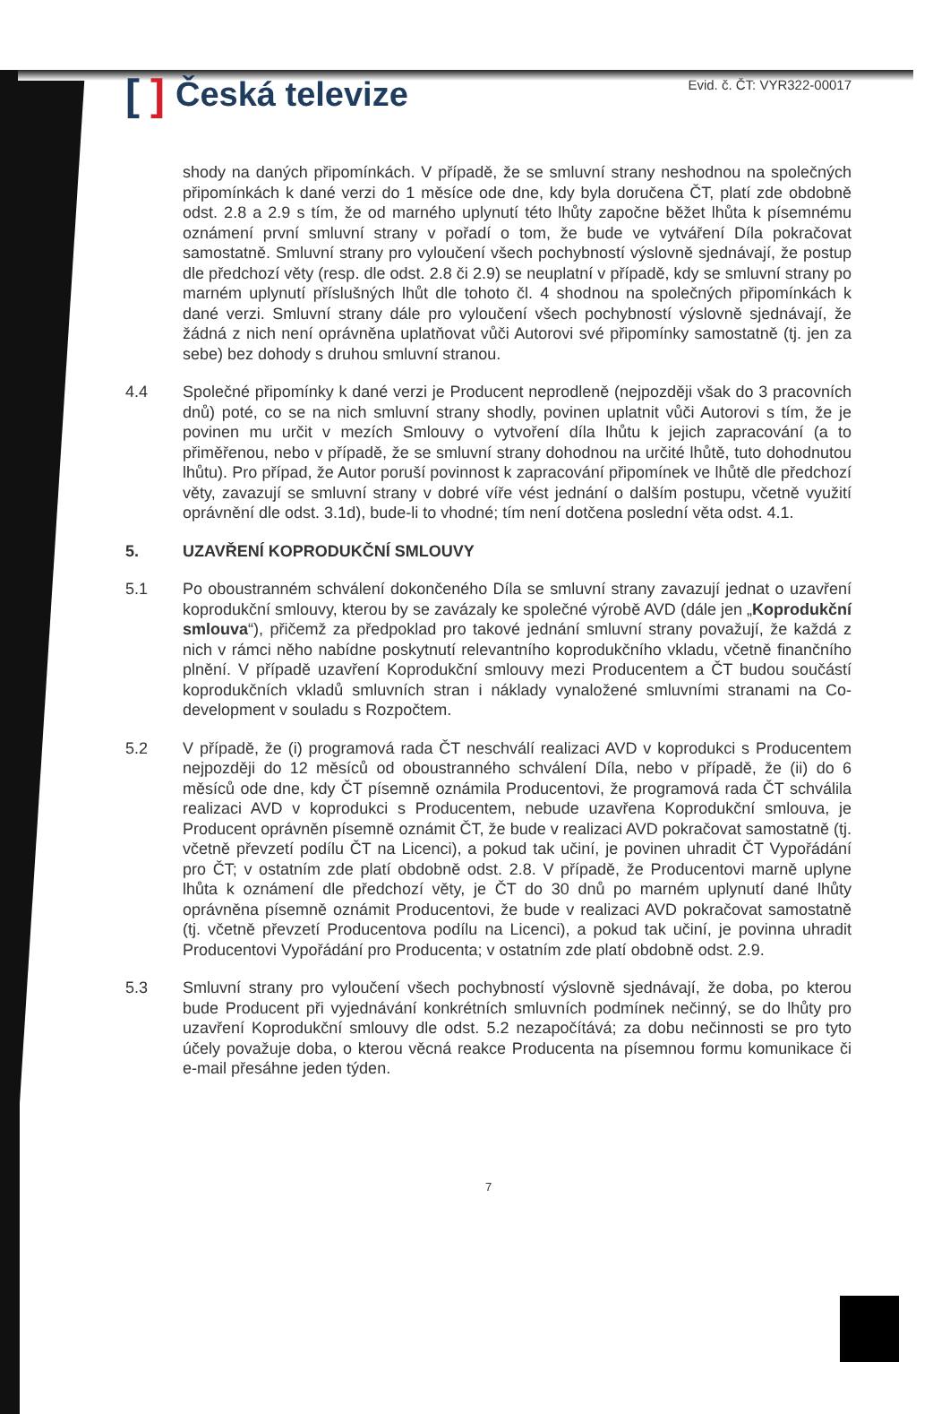[] Česká televize
Evid. č. ČT: VYR322-00017
shody na daných připomínkách. V případě, že se smluvní strany neshodnou na společných připomínkách k dané verzi do 1 měsíce ode dne, kdy byla doručena ČT, platí zde obdobně odst. 2.8 a 2.9 s tím, že od marného uplynutí této lhůty započne běžet lhůta k písemnému oznámení první smluvní strany v pořadí o tom, že bude ve vytváření Díla pokračovat samostatně. Smluvní strany pro vyloučení všech pochybností výslovně sjednávají, že postup dle předchozí věty (resp. dle odst. 2.8 či 2.9) se neuplatní v případě, kdy se smluvní strany po marném uplynutí příslušných lhůt dle tohoto čl. 4 shodnou na společných připomínkách k dané verzi. Smluvní strany dále pro vyloučení všech pochybností výslovně sjednávají, že žádná z nich není oprávněna uplatňovat vůči Autorovi své připomínky samostatně (tj. jen za sebe) bez dohody s druhou smluvní stranou.
4.4 Společné připomínky k dané verzi je Producent neprodleně (nejpozději však do 3 pracovních dnů) poté, co se na nich smluvní strany shodly, povinen uplatnit vůči Autorovi s tím, že je povinen mu určit v mezích Smlouvy o vytvoření díla lhůtu k jejich zapracování (a to přiměřenou, nebo v případě, že se smluvní strany dohodnou na určité lhůtě, tuto dohodnutou lhůtu). Pro případ, že Autor poruší povinnost k zapracování připomínek ve lhůtě dle předchozí věty, zavazují se smluvní strany v dobré víře vést jednání o dalším postupu, včetně využití oprávnění dle odst. 3.1d), bude-li to vhodné; tím není dotčena poslední věta odst. 4.1.
5. UZAVŘENÍ KOPRODUKČNÍ SMLOUVY
5.1 Po oboustranném schválení dokončeného Díla se smluvní strany zavazují jednat o uzavření koprodukční smlouvy, kterou by se zavázaly ke společné výrobě AVD (dále jen „Koprodukční smlouva“), přičemž za předpoklad pro takové jednání smluvní strany považují, že každá z nich v rámci něho nabídne poskytnutí relevantního koprodukčního vkladu, včetně finančního plnění. V případě uzavření Koprodukční smlouvy mezi Producentem a ČT budou součástí koprodukčních vkladů smluvních stran i náklady vynaložené smluvními stranami na Co-development v souladu s Rozpočtem.
5.2 V případě, že (i) programová rada ČT neschválí realizaci AVD v koprodukci s Producentem nejpozději do 12 měsíců od oboustranného schválení Díla, nebo v případě, že (ii) do 6 měsíců ode dne, kdy ČT písemně oznámila Producentovi, že programová rada ČT schválila realizaci AVD v koprodukci s Producentem, nebude uzavřena Koprodukční smlouva, je Producent oprávněn písemně oznámit ČT, že bude v realizaci AVD pokračovat samostatně (tj. včetně převzetí podílu ČT na Licenci), a pokud tak učiní, je povinen uhradit ČT Vypořádání pro ČT; v ostatním zde platí obdobně odst. 2.8. V případě, že Producentovi marně uplyne lhůta k oznámení dle předchozí věty, je ČT do 30 dnů po marném uplynutí dané lhůty oprávněna písemně oznámit Producentovi, že bude v realizaci AVD pokračovat samostatně (tj. včetně převzetí Producentova podílu na Licenci), a pokud tak učiní, je povinna uhradit Producentovi Vypořádání pro Producenta; v ostatním zde platí obdobně odst. 2.9.
5.3 Smluvní strany pro vyloučení všech pochybností výslovně sjednávají, že doba, po kterou bude Producent při vyjednávání konkrétních smluvních podmínek nečinný, se do lhůty pro uzavření Koprodukční smlouvy dle odst. 5.2 nezapočítává; za dobu nečinnosti se pro tyto účely považuje doba, o kterou věcná reakce Producenta na písemnou formu komunikace či e-mail přesáhne jeden týden.
7